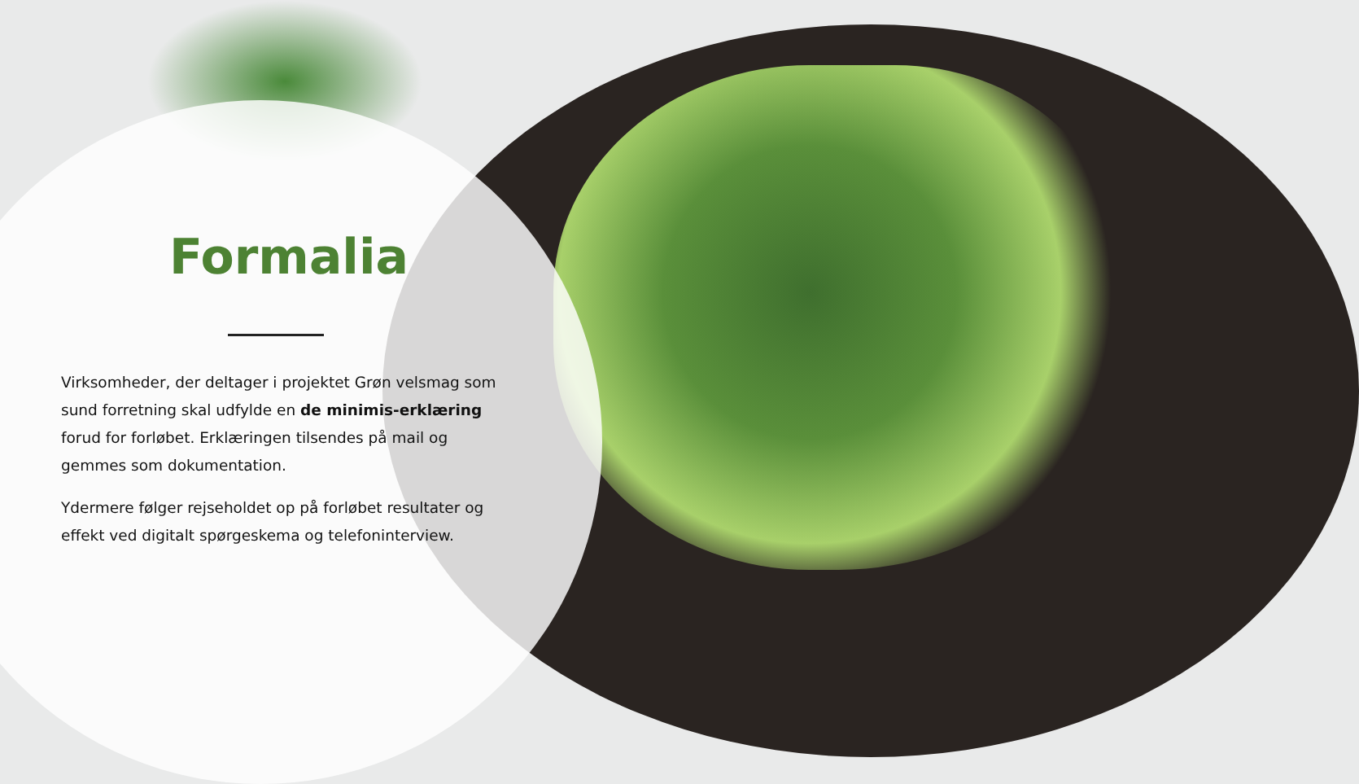Formalia
Virksomheder, der deltager i projektet Grøn velsmag som sund forretning skal udfylde en de minimis-erklæring forud for forløbet. Erklæringen tilsendes på mail og gemmes som dokumentation.
Ydermere følger rejseholdet op på forløbet resultater og effekt ved digitalt spørgeskema og telefoninterview.